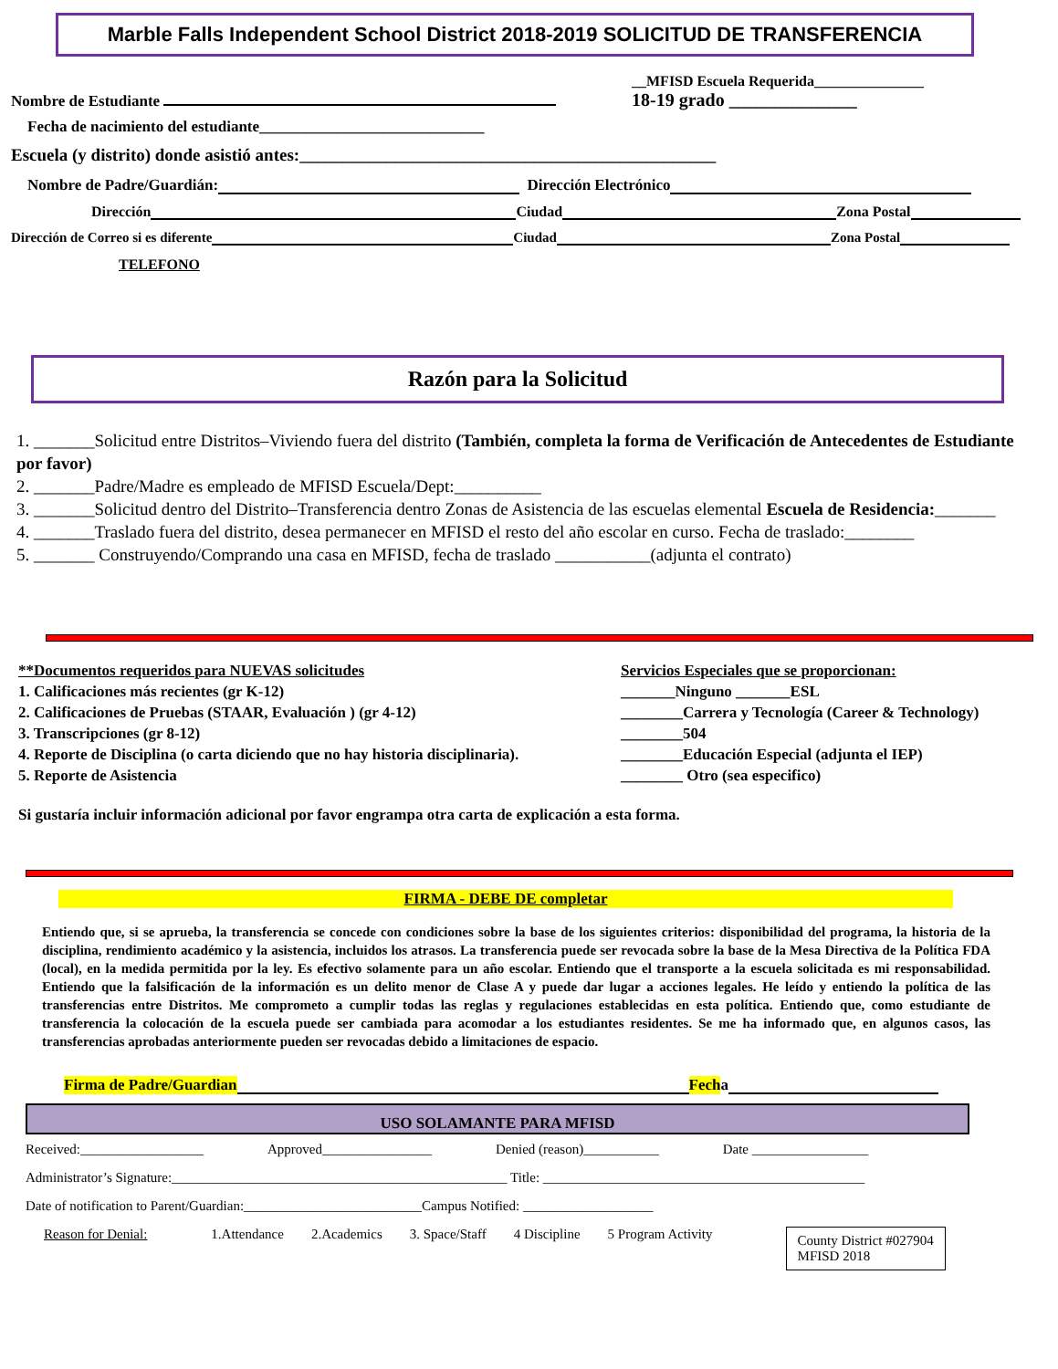Marble Falls Independent School District 2018-2019 SOLICITUD DE TRANSFERENCIA
Nombre de Estudiante __MFISD Escuela Requerida_______________
18-19 grado ______________
Fecha de nacimiento del estudiante_____________________________
Escuela (y distrito) donde asistió antes:________________________________________________
Nombre de Padre/Guardián: Dirección Electrónico
Dirección Ciudad Zona Postal
Dirección de Correo si es diferente Ciudad Zona Postal
TELEFONO
Razón para la Solicitud
1. _______Solicitud entre Distritos–Viviendo fuera del distrito (También, completa la forma de Verificación de Antecedentes de Estudiante por favor)
2. _______Padre/Madre es empleado de MFISD Escuela/Dept:__________
3. _______Solicitud dentro del Distrito–Transferencia dentro Zonas de Asistencia de las escuelas elemental Escuela de Residencia:_______
4. _______Traslado fuera del distrito, desea permanecer en MFISD el resto del año escolar en curso. Fecha de traslado:________
5. _______ Construyendo/Comprando una casa en MFISD, fecha de traslado ___________(adjunta el contrato)
**Documentos requeridos para NUEVAS solicitudes
1. Calificaciones más recientes (gr K-12)
2. Calificaciones de Pruebas (STAAR, Evaluación ) (gr 4-12)
3. Transcripciones (gr 8-12)
4. Reporte de Disciplina (o carta diciendo que no hay historia disciplinaria).
5. Reporte de Asistencia
Servicios Especiales que se proporcionan:
_______Ninguno _______ESL
________Carrera y Tecnología (Career & Technology)
________504
________Educación Especial (adjunta el IEP)
________ Otro (sea especifico)
Si gustaría incluir información adicional por favor engrampa otra carta de explicación a esta forma.
FIRMA - DEBE DE completar
Entiendo que, si se aprueba, la transferencia se concede con condiciones sobre la base de los siguientes criterios: disponibilidad del programa, la historia de la disciplina, rendimiento académico y la asistencia, incluidos los atrasos. La transferencia puede ser revocada sobre la base de la Mesa Directiva de la Política FDA (local), en la medida permitida por la ley. Es efectivo solamente para un año escolar. Entiendo que el transporte a la escuela solicitada es mi responsabilidad. Entiendo que la falsificación de la información es un delito menor de Clase A y puede dar lugar a acciones legales. He leído y entiendo la política de las transferencias entre Distritos. Me comprometo a cumplir todas las reglas y regulaciones establecidas en esta política. Entiendo que, como estudiante de transferencia la colocación de la escuela puede ser cambiada para acomodar a los estudiantes residentes. Se me ha informado que, en algunos casos, las transferencias aprobadas anteriormente pueden ser revocadas debido a limitaciones de espacio.
Firma de Padre/Guardian Fech a
USO SOLAMANTE PARA MFISD
Received:__________________ Approved________________ Denied (reason)___________ Date _________________
Administrator’s Signature:_________________________________________________ Title: _______________________________________________
Date of notification to Parent/Guardian:__________________________Campus Notified: ___________________
Reason for Denial: 1.Attendance 2.Academics 3. Space/Staff 4 Discipline 5 Program Activity County District #027904
MFISD 2018